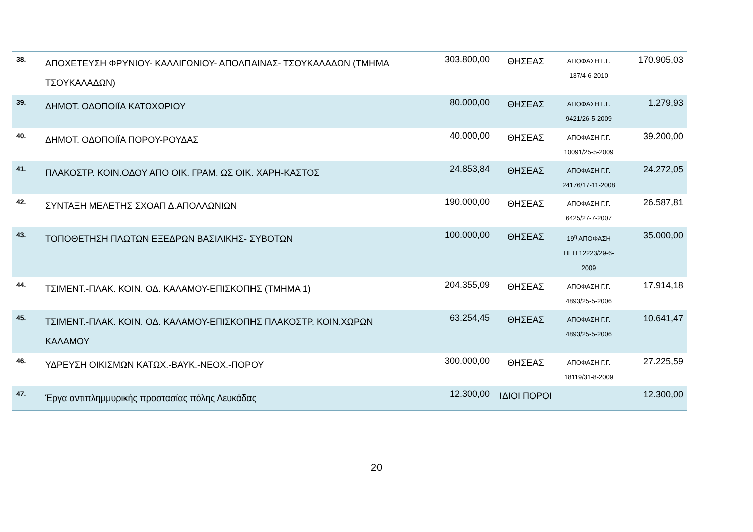| 38. | ΑΠΟΧΕΤΕΥΣΗ ΦΡΥΝΙΟΥ- ΚΑΛΛΙΓΩΝΙΟΥ- ΑΠΟΛΠΑΙΝΑΣ- ΤΣΟΥΚΑΛΑΔΩΝ (ΤΜΗΜΑ ΤΣΟΥΚΑΛΑΔΩΝ) | 303.800,00 | ΘΗΣΕΑΣ | ΑΠΟΦΑΣΗ Γ.Γ. 137/4-6-2010 | 170.905,03 |
| 39. | ΔΗΜΟΤ. ΟΔΟΠΟΙΪΑ ΚΑΤΩΧΩΡΙΟΥ | 80.000,00 | ΘΗΣΕΑΣ | ΑΠΟΦΑΣΗ Γ.Γ. 9421/26-5-2009 | 1.279,93 |
| 40. | ΔΗΜΟΤ. ΟΔΟΠΟΙΪΑ ΠΟΡΟΥ-ΡΟΥΔΑΣ | 40.000,00 | ΘΗΣΕΑΣ | ΑΠΟΦΑΣΗ Γ.Γ. 10091/25-5-2009 | 39.200,00 |
| 41. | ΠΛΑΚΟΣΤΡ. ΚΟΙΝ.ΟΔΟΥ ΑΠΟ ΟΙΚ. ΓΡΑΜ. ΩΣ ΟΙΚ. ΧΑΡΗ-ΚΑΣΤΟΣ | 24.853,84 | ΘΗΣΕΑΣ | ΑΠΟΦΑΣΗ Γ.Γ. 24176/17-11-2008 | 24.272,05 |
| 42. | ΣΥΝΤΑΞΗ ΜΕΛΕΤΗΣ ΣΧΟΑΠ Δ.ΑΠΟΛΛΩΝΙΩΝ | 190.000,00 | ΘΗΣΕΑΣ | ΑΠΟΦΑΣΗ Γ.Γ. 6425/27-7-2007 | 26.587,81 |
| 43. | ΤΟΠΟΘΕΤΗΣΗ ΠΛΩΤΩΝ ΕΞΕΔΡΩΝ ΒΑΣΙΛΙΚΗΣ- ΣΥΒΟΤΩΝ | 100.000,00 | ΘΗΣΕΑΣ | 19<sup>η</sup> ΑΠΟΦΑΣΗ ΠΕΠ 12223/29-6-2009 | 35.000,00 |
| 44. | ΤΣΙΜΕΝΤ.-ΠΛΑΚ. ΚΟΙΝ. ΟΔ. ΚΑΛΑΜΟΥ-ΕΠΙΣΚΟΠΗΣ (ΤΜΗΜΑ 1) | 204.355,09 | ΘΗΣΕΑΣ | ΑΠΟΦΑΣΗ Γ.Γ. 4893/25-5-2006 | 17.914,18 |
| 45. | ΤΣΙΜΕΝΤ.-ΠΛΑΚ. ΚΟΙΝ. ΟΔ. ΚΑΛΑΜΟΥ-ΕΠΙΣΚΟΠΗΣ ΠΛΑΚΟΣΤΡ. ΚΟΙΝ.ΧΩΡΩΝ ΚΑΛΑΜΟΥ | 63.254,45 | ΘΗΣΕΑΣ | ΑΠΟΦΑΣΗ Γ.Γ. 4893/25-5-2006 | 10.641,47 |
| 46. | ΥΔΡΕΥΣΗ ΟΙΚΙΣΜΩΝ ΚΑΤΩΧ.-ΒΑΥΚ.-ΝΕΟΧ.-ΠΟΡΟΥ | 300.000,00 | ΘΗΣΕΑΣ | ΑΠΟΦΑΣΗ Γ.Γ. 18119/31-8-2009 | 27.225,59 |
| 47. | Έργα αντιπλημμυρικής προστασίας πόλης Λευκάδας | 12.300,00 | ΙΔΙΟΙ ΠΟΡΟΙ | | 12.300,00 |
20